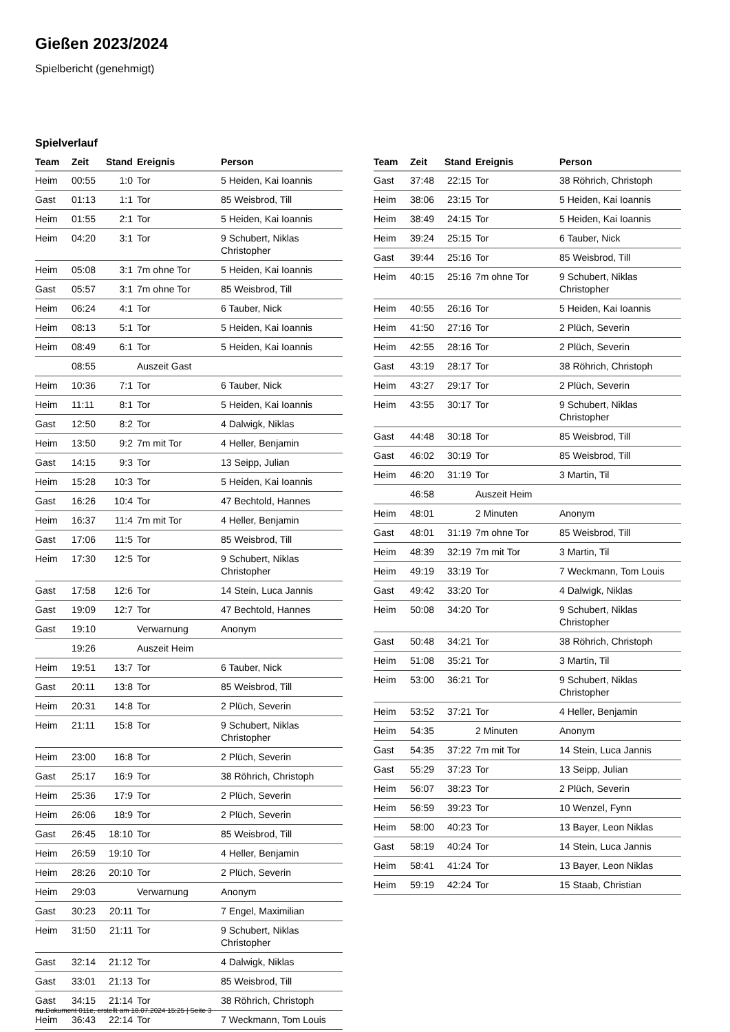Gießen 2023/2024
Spielbericht (genehmigt)
Spielverlauf
| Team | Zeit | Stand | Ereignis | Person |
| --- | --- | --- | --- | --- |
| Heim | 00:55 | 1:0 | Tor | 5 Heiden, Kai Ioannis |
| Gast | 01:13 | 1:1 | Tor | 85 Weisbrod, Till |
| Heim | 01:55 | 2:1 | Tor | 5 Heiden, Kai Ioannis |
| Heim | 04:20 | 3:1 | Tor | 9 Schubert, Niklas Christopher |
| Heim | 05:08 | 3:1 | 7m ohne Tor | 5 Heiden, Kai Ioannis |
| Gast | 05:57 | 3:1 | 7m ohne Tor | 85 Weisbrod, Till |
| Heim | 06:24 | 4:1 | Tor | 6 Tauber, Nick |
| Heim | 08:13 | 5:1 | Tor | 5 Heiden, Kai Ioannis |
| Heim | 08:49 | 6:1 | Tor | 5 Heiden, Kai Ioannis |
| | 08:55 | | Auszeit Gast | |
| Heim | 10:36 | 7:1 | Tor | 6 Tauber, Nick |
| Heim | 11:11 | 8:1 | Tor | 5 Heiden, Kai Ioannis |
| Gast | 12:50 | 8:2 | Tor | 4 Dalwigk, Niklas |
| Heim | 13:50 | 9:2 | 7m mit Tor | 4 Heller, Benjamin |
| Gast | 14:15 | 9:3 | Tor | 13 Seipp, Julian |
| Heim | 15:28 | 10:3 | Tor | 5 Heiden, Kai Ioannis |
| Gast | 16:26 | 10:4 | Tor | 47 Bechtold, Hannes |
| Heim | 16:37 | 11:4 | 7m mit Tor | 4 Heller, Benjamin |
| Gast | 17:06 | 11:5 | Tor | 85 Weisbrod, Till |
| Heim | 17:30 | 12:5 | Tor | 9 Schubert, Niklas Christopher |
| Gast | 17:58 | 12:6 | Tor | 14 Stein, Luca Jannis |
| Gast | 19:09 | 12:7 | Tor | 47 Bechtold, Hannes |
| Gast | 19:10 | | Verwarnung | Anonym |
| | 19:26 | | Auszeit Heim | |
| Heim | 19:51 | 13:7 | Tor | 6 Tauber, Nick |
| Gast | 20:11 | 13:8 | Tor | 85 Weisbrod, Till |
| Heim | 20:31 | 14:8 | Tor | 2 Plüch, Severin |
| Heim | 21:11 | 15:8 | Tor | 9 Schubert, Niklas Christopher |
| Heim | 23:00 | 16:8 | Tor | 2 Plüch, Severin |
| Gast | 25:17 | 16:9 | Tor | 38 Röhrich, Christoph |
| Heim | 25:36 | 17:9 | Tor | 2 Plüch, Severin |
| Heim | 26:06 | 18:9 | Tor | 2 Plüch, Severin |
| Gast | 26:45 | 18:10 | Tor | 85 Weisbrod, Till |
| Heim | 26:59 | 19:10 | Tor | 4 Heller, Benjamin |
| Heim | 28:26 | 20:10 | Tor | 2 Plüch, Severin |
| Heim | 29:03 | | Verwarnung | Anonym |
| Gast | 30:23 | 20:11 | Tor | 7 Engel, Maximilian |
| Heim | 31:50 | 21:11 | Tor | 9 Schubert, Niklas Christopher |
| Gast | 32:14 | 21:12 | Tor | 4 Dalwigk, Niklas |
| Gast | 33:01 | 21:13 | Tor | 85 Weisbrod, Till |
| Gast | 34:15 | 21:14 | Tor | 38 Röhrich, Christoph |
| Heim | 36:43 | 22:14 | Tor | 7 Weckmann, Tom Louis |
| Team | Zeit | Stand | Ereignis | Person |
| --- | --- | --- | --- | --- |
| Gast | 37:48 | 22:15 | Tor | 38 Röhrich, Christoph |
| Heim | 38:06 | 23:15 | Tor | 5 Heiden, Kai Ioannis |
| Heim | 38:49 | 24:15 | Tor | 5 Heiden, Kai Ioannis |
| Heim | 39:24 | 25:15 | Tor | 6 Tauber, Nick |
| Gast | 39:44 | 25:16 | Tor | 85 Weisbrod, Till |
| Heim | 40:15 | 25:16 | 7m ohne Tor | 9 Schubert, Niklas Christopher |
| Heim | 40:55 | 26:16 | Tor | 5 Heiden, Kai Ioannis |
| Heim | 41:50 | 27:16 | Tor | 2 Plüch, Severin |
| Heim | 42:55 | 28:16 | Tor | 2 Plüch, Severin |
| Gast | 43:19 | 28:17 | Tor | 38 Röhrich, Christoph |
| Heim | 43:27 | 29:17 | Tor | 2 Plüch, Severin |
| Heim | 43:55 | 30:17 | Tor | 9 Schubert, Niklas Christopher |
| Gast | 44:48 | 30:18 | Tor | 85 Weisbrod, Till |
| Gast | 46:02 | 30:19 | Tor | 85 Weisbrod, Till |
| Heim | 46:20 | 31:19 | Tor | 3 Martin, Til |
| | 46:58 | | Auszeit Heim | |
| Heim | 48:01 | | 2 Minuten | Anonym |
| Gast | 48:01 | 31:19 | 7m ohne Tor | 85 Weisbrod, Till |
| Heim | 48:39 | 32:19 | 7m mit Tor | 3 Martin, Til |
| Heim | 49:19 | 33:19 | Tor | 7 Weckmann, Tom Louis |
| Gast | 49:42 | 33:20 | Tor | 4 Dalwigk, Niklas |
| Heim | 50:08 | 34:20 | Tor | 9 Schubert, Niklas Christopher |
| Gast | 50:48 | 34:21 | Tor | 38 Röhrich, Christoph |
| Heim | 51:08 | 35:21 | Tor | 3 Martin, Til |
| Heim | 53:00 | 36:21 | Tor | 9 Schubert, Niklas Christopher |
| Heim | 53:52 | 37:21 | Tor | 4 Heller, Benjamin |
| Heim | 54:35 | | 2 Minuten | Anonym |
| Gast | 54:35 | 37:22 | 7m mit Tor | 14 Stein, Luca Jannis |
| Gast | 55:29 | 37:23 | Tor | 13 Seipp, Julian |
| Heim | 56:07 | 38:23 | Tor | 2 Plüch, Severin |
| Heim | 56:59 | 39:23 | Tor | 10 Wenzel, Fynn |
| Heim | 58:00 | 40:23 | Tor | 13 Bayer, Leon Niklas |
| Gast | 58:19 | 40:24 | Tor | 14 Stein, Luca Jannis |
| Heim | 58:41 | 41:24 | Tor | 13 Bayer, Leon Niklas |
| Heim | 59:19 | 42:24 | Tor | 15 Staab, Christian |
nu.Dokument 011e, erstellt am 18.07.2024 15:25 | Seite 3